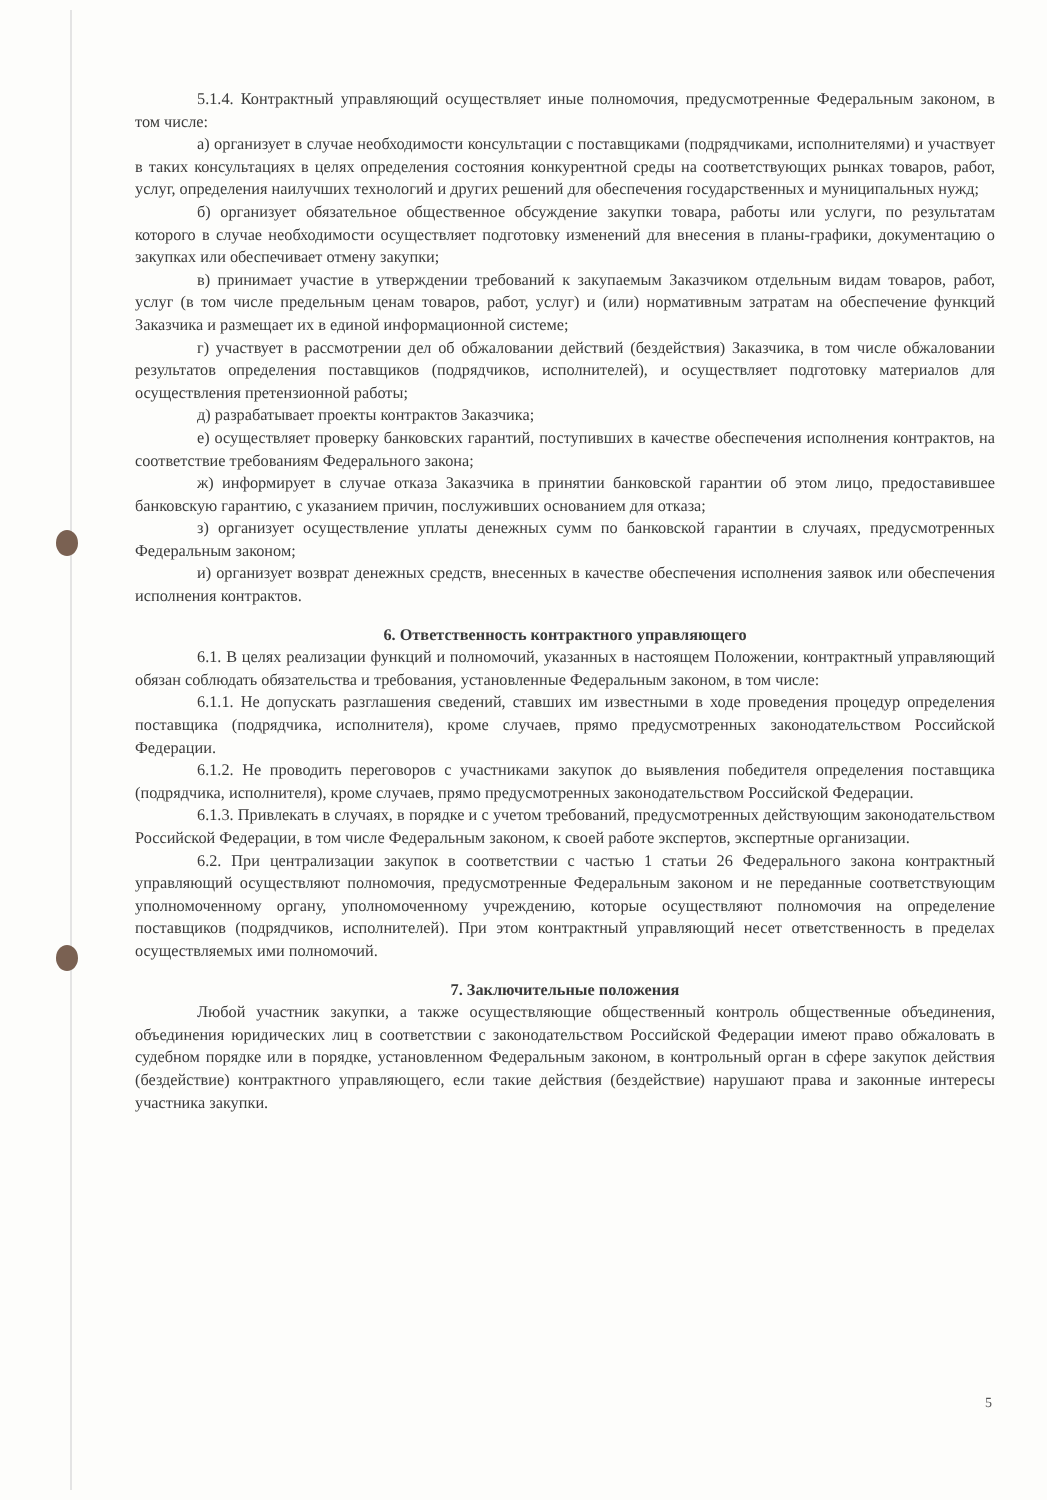5.1.4. Контрактный управляющий осуществляет иные полномочия, предусмотренные Федеральным законом, в том числе:
а) организует в случае необходимости консультации с поставщиками (подрядчиками, исполнителями) и участвует в таких консультациях в целях определения состояния конкурентной среды на соответствующих рынках товаров, работ, услуг, определения наилучших технологий и других решений для обеспечения государственных и муниципальных нужд;
б) организует обязательное общественное обсуждение закупки товара, работы или услуги, по результатам которого в случае необходимости осуществляет подготовку изменений для внесения в планы-графики, документацию о закупках или обеспечивает отмену закупки;
в) принимает участие в утверждении требований к закупаемым Заказчиком отдельным видам товаров, работ, услуг (в том числе предельным ценам товаров, работ, услуг) и (или) нормативным затратам на обеспечение функций Заказчика и размещает их в единой информационной системе;
г) участвует в рассмотрении дел об обжаловании действий (бездействия) Заказчика, в том числе обжаловании результатов определения поставщиков (подрядчиков, исполнителей), и осуществляет подготовку материалов для осуществления претензионной работы;
д) разрабатывает проекты контрактов Заказчика;
е) осуществляет проверку банковских гарантий, поступивших в качестве обеспечения исполнения контрактов, на соответствие требованиям Федерального закона;
ж) информирует в случае отказа Заказчика в принятии банковской гарантии об этом лицо, предоставившее банковскую гарантию, с указанием причин, послуживших основанием для отказа;
з) организует осуществление уплаты денежных сумм по банковской гарантии в случаях, предусмотренных Федеральным законом;
и) организует возврат денежных средств, внесенных в качестве обеспечения исполнения заявок или обеспечения исполнения контрактов.
6. Ответственность контрактного управляющего
6.1. В целях реализации функций и полномочий, указанных в настоящем Положении, контрактный управляющий обязан соблюдать обязательства и требования, установленные Федеральным законом, в том числе:
6.1.1. Не допускать разглашения сведений, ставших им известными в ходе проведения процедур определения поставщика (подрядчика, исполнителя), кроме случаев, прямо предусмотренных законодательством Российской Федерации.
6.1.2. Не проводить переговоров с участниками закупок до выявления победителя определения поставщика (подрядчика, исполнителя), кроме случаев, прямо предусмотренных законодательством Российской Федерации.
6.1.3. Привлекать в случаях, в порядке и с учетом требований, предусмотренных действующим законодательством Российской Федерации, в том числе Федеральным законом, к своей работе экспертов, экспертные организации.
6.2. При централизации закупок в соответствии с частью 1 статьи 26 Федерального закона контрактный управляющий осуществляют полномочия, предусмотренные Федеральным законом и не переданные соответствующим уполномоченному органу, уполномоченному учреждению, которые осуществляют полномочия на определение поставщиков (подрядчиков, исполнителей). При этом контрактный управляющий несет ответственность в пределах осуществляемых ими полномочий.
7. Заключительные положения
Любой участник закупки, а также осуществляющие общественный контроль общественные объединения, объединения юридических лиц в соответствии с законодательством Российской Федерации имеют право обжаловать в судебном порядке или в порядке, установленном Федеральным законом, в контрольный орган в сфере закупок действия (бездействие) контрактного управляющего, если такие действия (бездействие) нарушают права и законные интересы участника закупки.
5